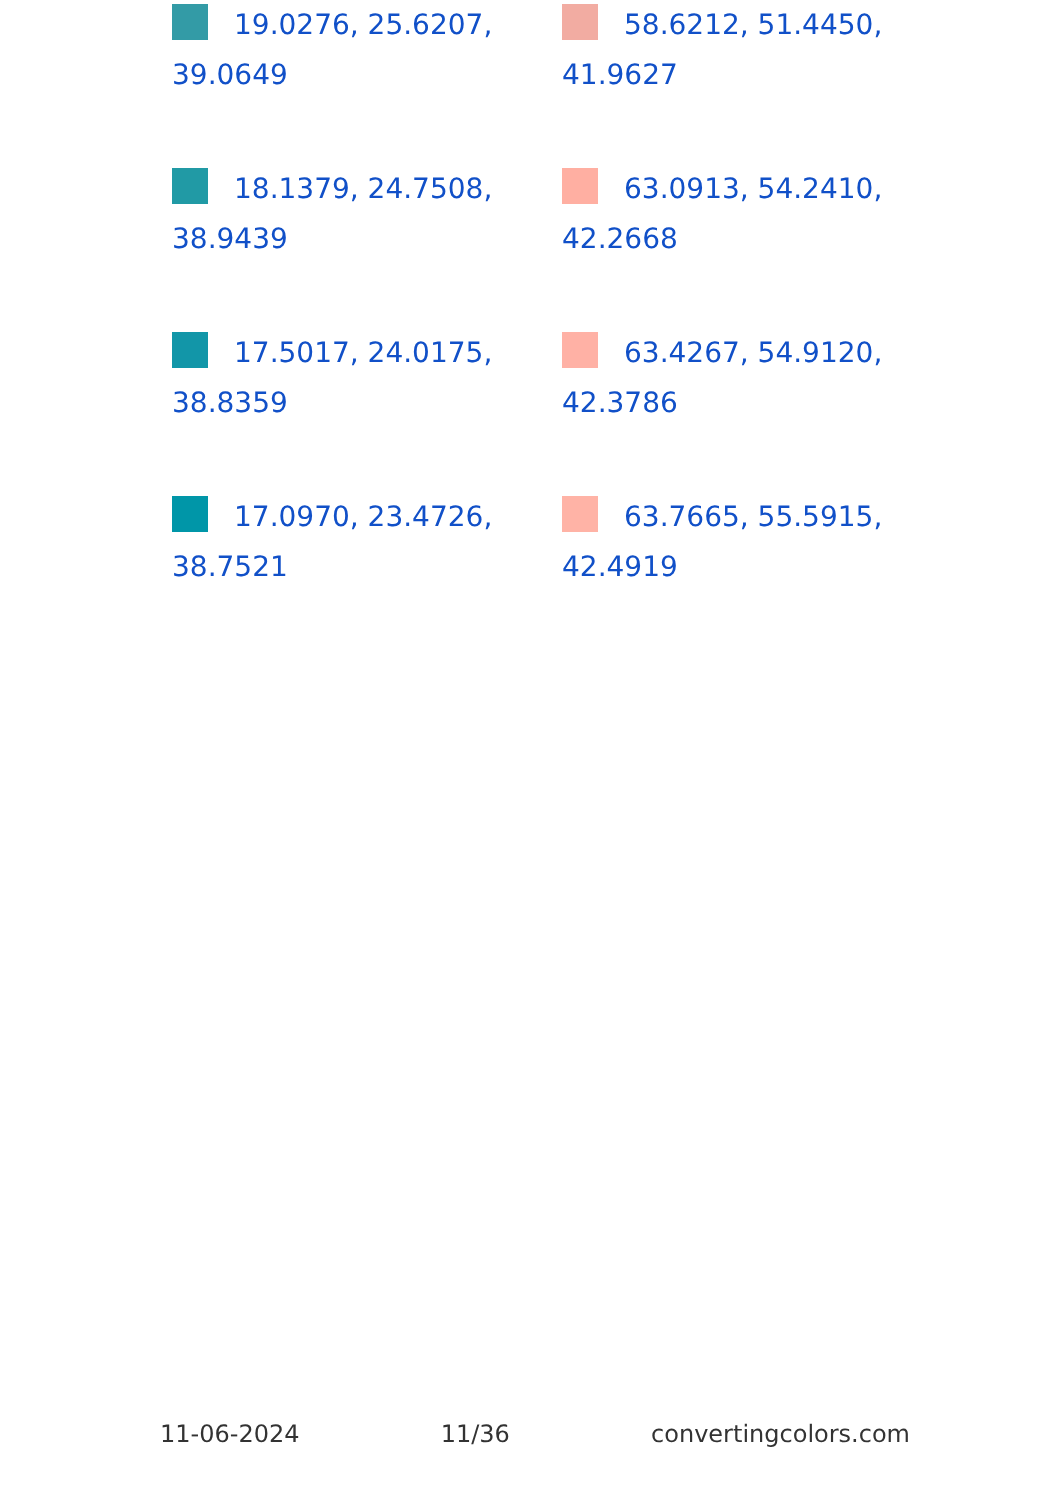19.0276, 25.6207, 39.0649
58.6212, 51.4450, 41.9627
18.1379, 24.7508, 38.9439
63.0913, 54.2410, 42.2668
17.5017, 24.0175, 38.8359
63.4267, 54.9120, 42.3786
17.0970, 23.4726, 38.7521
63.7665, 55.5915, 42.4919
11-06-2024 11/36 convertingcolors.com